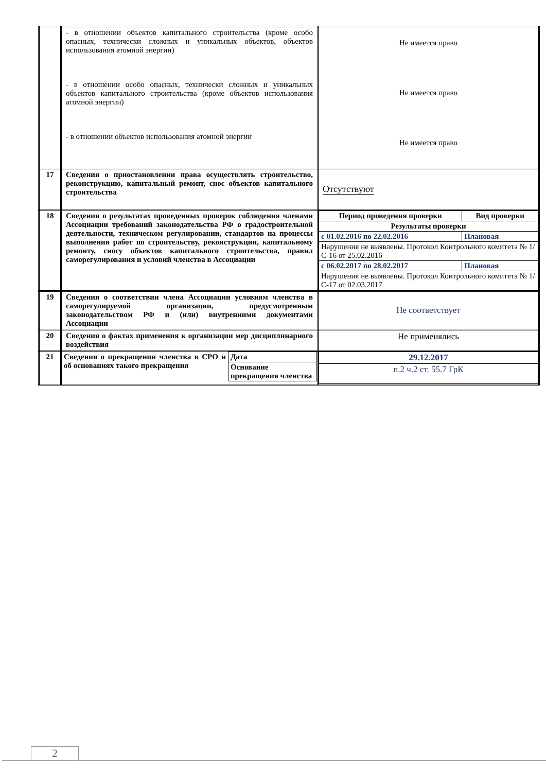| | - в отношении объектов капитального строительства (кроме особо опасных, технически сложных и уникальных объектов, объектов использования атомной энергии) - в отношении особо опасных, технически сложных и уникальных объектов капитального строительства (кроме объектов использования атомной энергии) - в отношении объектов использования атомной энергии | Не имеется право Не имеется право Не имеется право |
| 17 | Сведения о приостановлении права осуществлять строительство, реконструкцию, капитальный ремонт, снос объектов капитального строительства | Отсутствуют |
| 18 | Сведения о результатах проведенных проверок соблюдения членами Ассоциации требований законодательства РФ о градостроительной деятельности, техническом регулировании, стандартов на процессы выполнения работ по строительству, реконструкции, капитальному ремонту, сносу объектов капитального строительства, правил саморегулирования и условий членства в Ассоциации | / Период проведения проверки / Вид проверки / / Результаты проверки / / / с 01.02.2016 по 22.02.2016 / Плановая / / Нарушения не выявлены. Протокол Контрольного комитета № 1/С-16 от 25.02.2016 / / / с 06.02.2017 по 28.02.2017 / Плановая / / Нарушения не выявлены. Протокол Контрольного комитета № 1/С-17 от 02.03.2017 / / |
| 19 | Сведения о соответствии члена Ассоциации условиям членства в саморегулируемой организации, предусмотренным законодательством РФ и (или) внутренними документами Ассоциации | Не соответствует |
| 20 | Сведения о фактах применения к организации мер дисциплинарного воздействия | Не применялись |
| 21 | / Сведения о прекращении членства в СРО и об основаниях такого прекращения / Дата / / / Основание прекращения членства / | / 29.12.2017 / / п.2 ч.2 ст. 55.7 ГрК / |
2